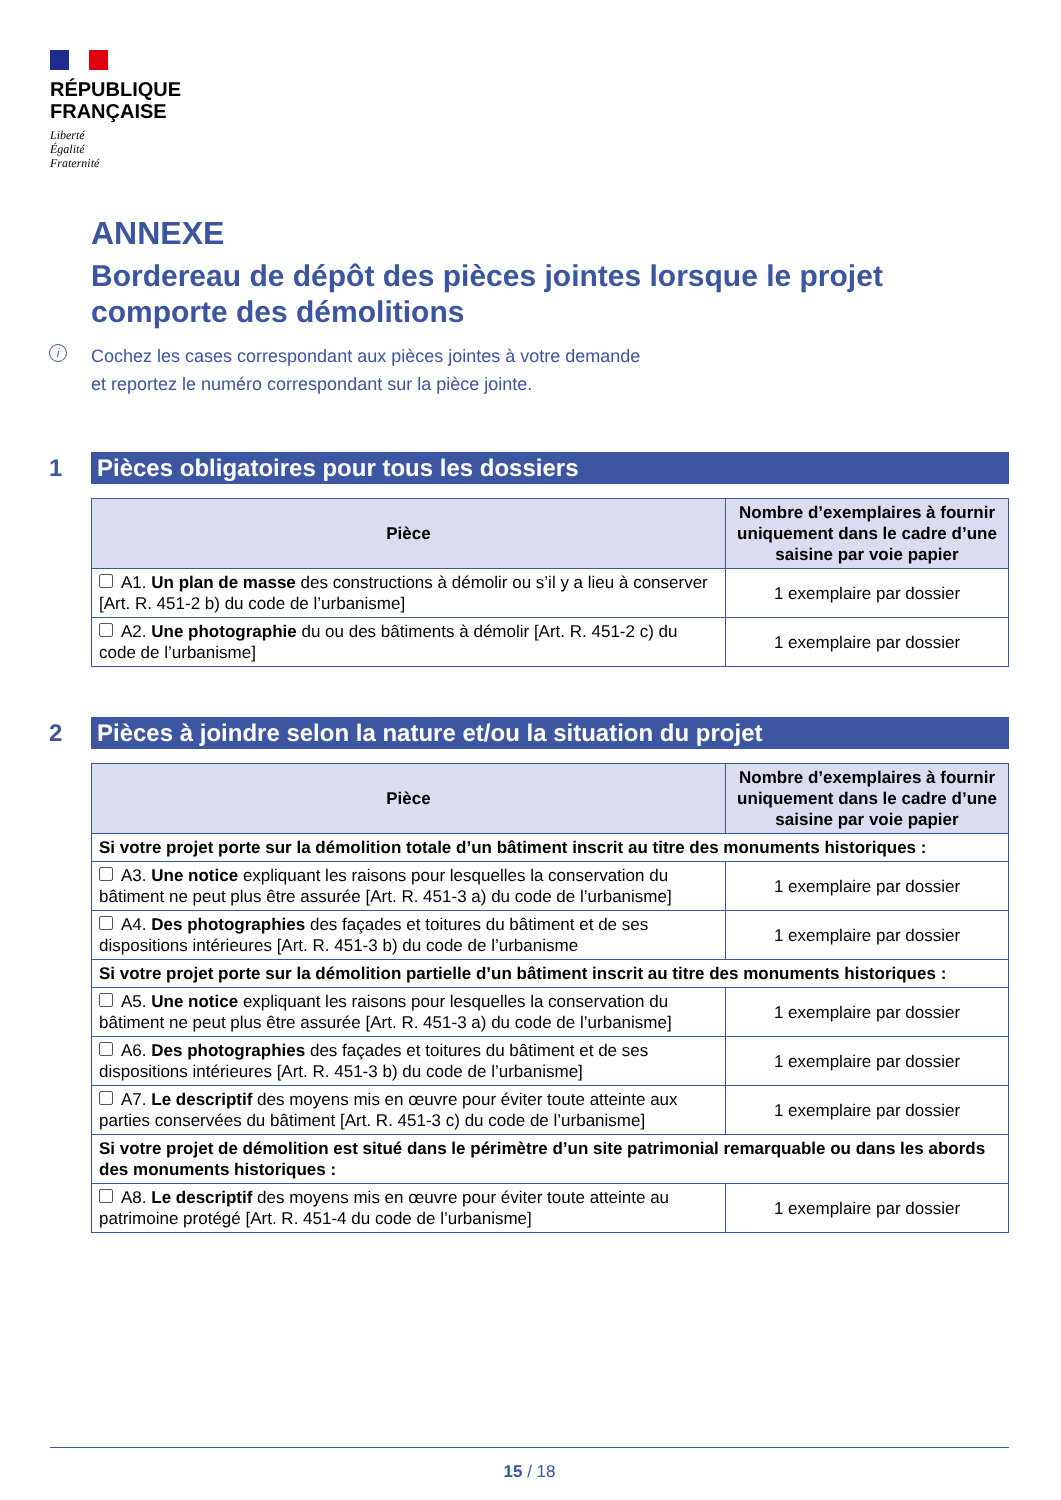RÉPUBLIQUE
FRANÇAISE
Liberté
Égalité
Fraternité
ANNEXE
Bordereau de dépôt des pièces jointes lorsque le projet comporte des démolitions
i Cochez les cases correspondant aux pièces jointes à votre demande
et reportez le numéro correspondant sur la pièce jointe.
1
Pièces obligatoires pour tous les dossiers
| Pièce | Nombre d’exemplaires à fournir uniquement dans le cadre d’une saisine par voie papier |
| --- | --- |
| A1. Un plan de masse des constructions à démolir ou s’il y a lieu à conserver [Art. R. 451-2 b) du code de l’urbanisme] | 1 exemplaire par dossier |
| A2. Une photographie du ou des bâtiments à démolir [Art. R. 451-2 c) du code de l’urbanisme] | 1 exemplaire par dossier |
2
Pièces à joindre selon la nature et/ou la situation du projet
| Pièce | Nombre d’exemplaires à fournir uniquement dans le cadre d’une saisine par voie papier |
| --- | --- |
| Si votre projet porte sur la démolition totale d’un bâtiment inscrit au titre des monuments historiques : | |
| A3. Une notice expliquant les raisons pour lesquelles la conservation du bâtiment ne peut plus être assurée [Art. R. 451-3 a) du code de l’urbanisme] | 1 exemplaire par dossier |
| A4. Des photographies des façades et toitures du bâtiment et de ses dispositions intérieures [Art. R. 451-3 b) du code de l’urbanisme | 1 exemplaire par dossier |
| Si votre projet porte sur la démolition partielle d’un bâtiment inscrit au titre des monuments historiques : | |
| A5. Une notice expliquant les raisons pour lesquelles la conservation du bâtiment ne peut plus être assurée [Art. R. 451-3 a) du code de l’urbanisme] | 1 exemplaire par dossier |
| A6. Des photographies des façades et toitures du bâtiment et de ses dispositions intérieures [Art. R. 451-3 b) du code de l’urbanisme] | 1 exemplaire par dossier |
| A7. Le descriptif des moyens mis en œuvre pour éviter toute atteinte aux parties conservées du bâtiment [Art. R. 451-3 c) du code de l’urbanisme] | 1 exemplaire par dossier |
| Si votre projet de démolition est situé dans le périmètre d’un site patrimonial remarquable ou dans les abords des monuments historiques : | |
| A8. Le descriptif des moyens mis en œuvre pour éviter toute atteinte au patrimoine protégé [Art. R. 451-4 du code de l’urbanisme] | 1 exemplaire par dossier |
15 / 18